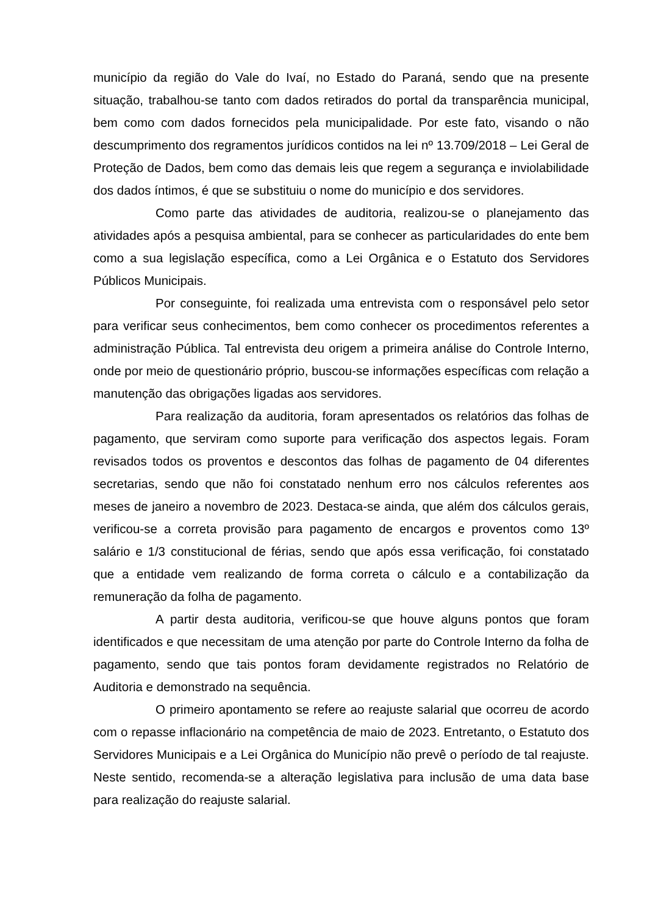município da região do Vale do Ivaí, no Estado do Paraná, sendo que na presente situação, trabalhou-se tanto com dados retirados do portal da transparência municipal, bem como com dados fornecidos pela municipalidade. Por este fato, visando o não descumprimento dos regramentos jurídicos contidos na lei nº 13.709/2018 – Lei Geral de Proteção de Dados, bem como das demais leis que regem a segurança e inviolabilidade dos dados íntimos, é que se substituiu o nome do município e dos servidores.
Como parte das atividades de auditoria, realizou-se o planejamento das atividades após a pesquisa ambiental, para se conhecer as particularidades do ente bem como a sua legislação específica, como a Lei Orgânica e o Estatuto dos Servidores Públicos Municipais.
Por conseguinte, foi realizada uma entrevista com o responsável pelo setor para verificar seus conhecimentos, bem como conhecer os procedimentos referentes a administração Pública. Tal entrevista deu origem a primeira análise do Controle Interno, onde por meio de questionário próprio, buscou-se informações específicas com relação a manutenção das obrigações ligadas aos servidores.
Para realização da auditoria, foram apresentados os relatórios das folhas de pagamento, que serviram como suporte para verificação dos aspectos legais. Foram revisados todos os proventos e descontos das folhas de pagamento de 04 diferentes secretarias, sendo que não foi constatado nenhum erro nos cálculos referentes aos meses de janeiro a novembro de 2023. Destaca-se ainda, que além dos cálculos gerais, verificou-se a correta provisão para pagamento de encargos e proventos como 13º salário e 1/3 constitucional de férias, sendo que após essa verificação, foi constatado que a entidade vem realizando de forma correta o cálculo e a contabilização da remuneração da folha de pagamento.
A partir desta auditoria, verificou-se que houve alguns pontos que foram identificados e que necessitam de uma atenção por parte do Controle Interno da folha de pagamento, sendo que tais pontos foram devidamente registrados no Relatório de Auditoria e demonstrado na sequência.
O primeiro apontamento se refere ao reajuste salarial que ocorreu de acordo com o repasse inflacionário na competência de maio de 2023. Entretanto, o Estatuto dos Servidores Municipais e a Lei Orgânica do Município não prevê o período de tal reajuste. Neste sentido, recomenda-se a alteração legislativa para inclusão de uma data base para realização do reajuste salarial.